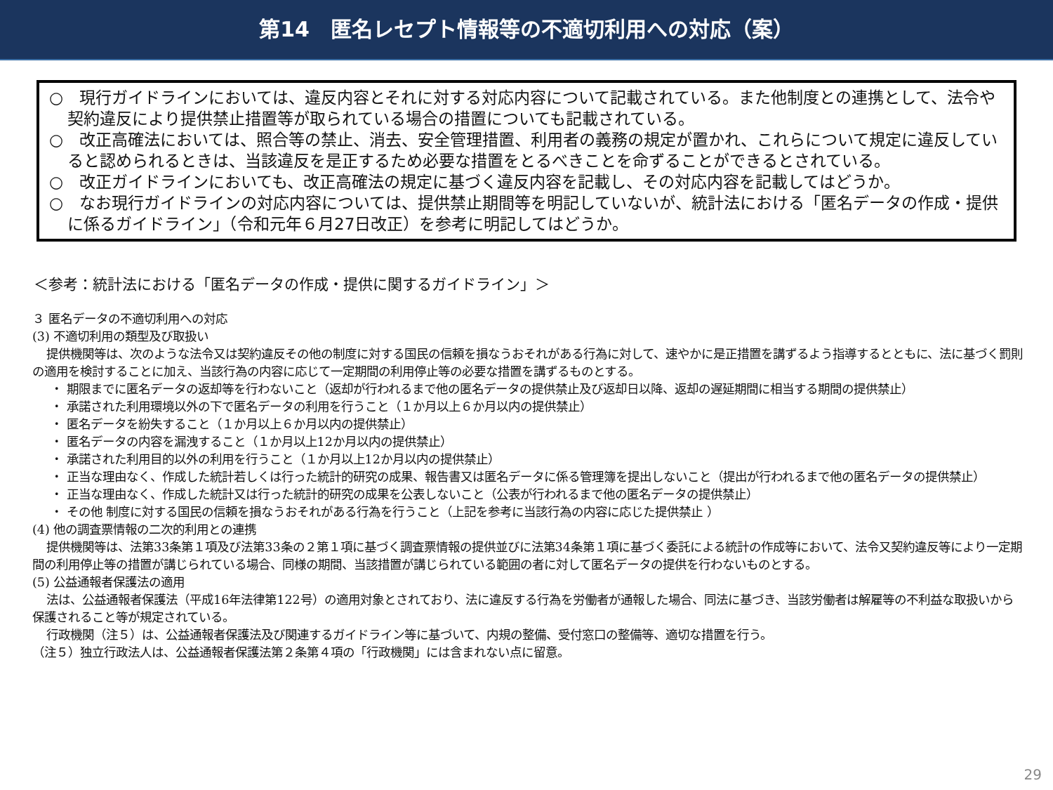第14　匿名レセプト情報等の不適切利用への対応（案）
○　現行ガイドラインにおいては、違反内容とそれに対する対応内容について記載されている。また他制度との連携として、法令や契約違反により提供禁止措置等が取られている場合の措置についても記載されている。
○　改正高確法においては、照合等の禁止、消去、安全管理措置、利用者の義務の規定が置かれ、これらについて規定に違反していると認められるときは、当該違反を是正するため必要な措置をとるべきことを命ずることができるとされている。
○　改正ガイドラインにおいても、改正高確法の規定に基づく違反内容を記載し、その対応内容を記載してはどうか。
○　なお現行ガイドラインの対応内容については、提供禁止期間等を明記していないが、統計法における「匿名データの作成・提供に係るガイドライン」（令和元年６月27日改正）を参考に明記してはどうか。
＜参考：統計法における「匿名データの作成・提供に関するガイドライン」＞
３ 匿名データの不適切利用への対応
(3) 不適切利用の類型及び取扱い
提供機関等は、次のような法令又は契約違反その他の制度に対する国民の信頼を損なうおそれがある行為に対して、速やかに是正措置を講ずるよう指導するとともに、法に基づく罰則の適用を検討することに加え、当該行為の内容に応じて一定期間の利用停止等の必要な措置を講ずるものとする。
・ 期限までに匿名データの返却等を行わないこと（返却が行われるまで他の匿名データの提供禁止及び返却日以降、返却の遅延期間に相当する期間の提供禁止）
・ 承諾された利用環境以外の下で匿名データの利用を行うこと（１か月以上６か月以内の提供禁止）
・ 匿名データを紛失すること（１か月以上６か月以内の提供禁止）
・ 匿名データの内容を漏洩すること（１か月以上12か月以内の提供禁止）
・ 承諾された利用目的以外の利用を行うこと（１か月以上12か月以内の提供禁止）
・ 正当な理由なく、作成した統計若しくは行った統計的研究の成果、報告書又は匿名データに係る管理簿を提出しないこと（提出が行われるまで他の匿名データの提供禁止）
・ 正当な理由なく、作成した統計又は行った統計的研究の成果を公表しないこと（公表が行われるまで他の匿名データの提供禁止）
・ その他 制度に対する国民の信頼を損なうおそれがある行為を行うこと（上記を参考に当該行為の内容に応じた提供禁止 ）
(4) 他の調査票情報の二次的利用との連携
提供機関等は、法第33条第１項及び法第33条の２第１項に基づく調査票情報の提供並びに法第34条第１項に基づく委託による統計の作成等において、法令又契約違反等により一定期間の利用停止等の措置が講じられている場合、同様の期間、当該措置が講じられている範囲の者に対して匿名データの提供を行わないものとする。
(5) 公益通報者保護法の適用
法は、公益通報者保護法（平成16年法律第122号）の適用対象とされており、法に違反する行為を労働者が通報した場合、同法に基づき、当該労働者は解雇等の不利益な取扱いから保護されること等が規定されている。
行政機関（注５）は、公益通報者保護法及び関連するガイドライン等に基づいて、内規の整備、受付窓口の整備等、適切な措置を行う。
（注５）独立行政法人は、公益通報者保護法第２条第４項の「行政機関」には含まれない点に留意。
29